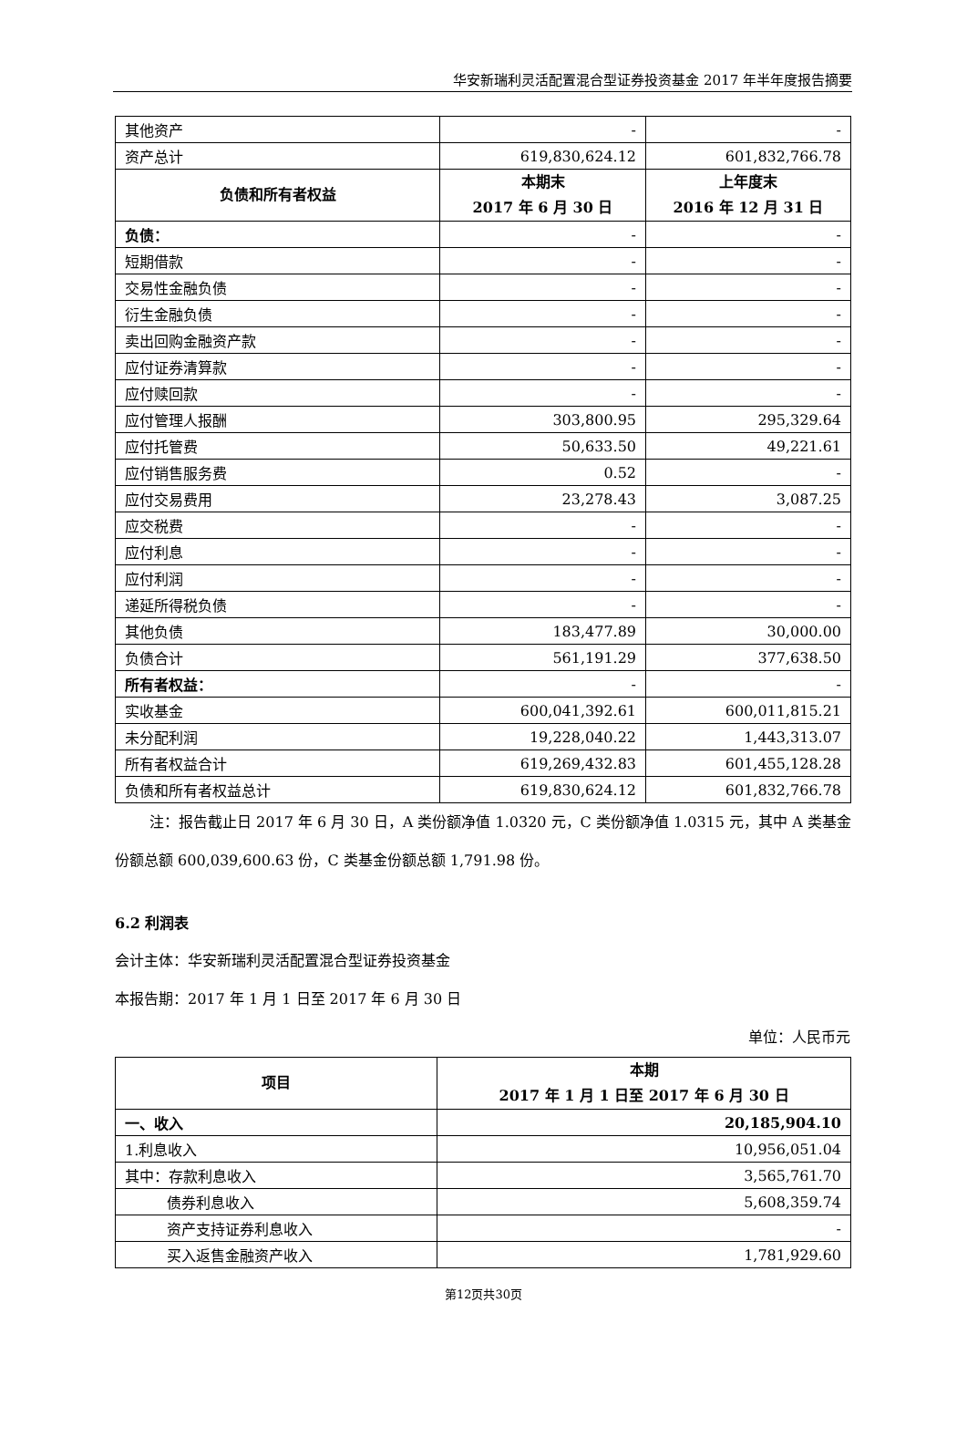华安新瑞利灵活配置混合型证券投资基金 2017 年半年度报告摘要
| 其他资产 | - | - |
| 资产总计 | 619,830,624.12 | 601,832,766.78 |
| 负债和所有者权益 | 本期末 2017 年 6 月 30 日 | 上年度末 2016 年 12 月 31 日 |
| 负债： | - | - |
| 短期借款 | - | - |
| 交易性金融负债 | - | - |
| 衍生金融负债 | - | - |
| 卖出回购金融资产款 | - | - |
| 应付证券清算款 | - | - |
| 应付赎回款 | - | - |
| 应付管理人报酬 | 303,800.95 | 295,329.64 |
| 应付托管费 | 50,633.50 | 49,221.61 |
| 应付销售服务费 | 0.52 | - |
| 应付交易费用 | 23,278.43 | 3,087.25 |
| 应交税费 | - | - |
| 应付利息 | - | - |
| 应付利润 | - | - |
| 递延所得税负债 | - | - |
| 其他负债 | 183,477.89 | 30,000.00 |
| 负债合计 | 561,191.29 | 377,638.50 |
| 所有者权益： | - | - |
| 实收基金 | 600,041,392.61 | 600,011,815.21 |
| 未分配利润 | 19,228,040.22 | 1,443,313.07 |
| 所有者权益合计 | 619,269,432.83 | 601,455,128.28 |
| 负债和所有者权益总计 | 619,830,624.12 | 601,832,766.78 |
注：报告截止日 2017 年 6 月 30 日，A 类份额净值 1.0320 元，C 类份额净值 1.0315 元，其中 A 类基金份额总额 600,039,600.63 份，C 类基金份额总额 1,791.98 份。
6.2 利润表
会计主体：华安新瑞利灵活配置混合型证券投资基金
本报告期：2017 年 1 月 1 日至 2017 年 6 月 30 日
单位：人民币元
| 项目 | 本期 2017 年 1 月 1 日至 2017 年 6 月 30 日 |
| --- | --- |
| 一、收入 | 20,185,904.10 |
| 1.利息收入 | 10,956,051.04 |
| 其中：存款利息收入 | 3,565,761.70 |
| 债券利息收入 | 5,608,359.74 |
| 资产支持证券利息收入 | - |
| 买入返售金融资产收入 | 1,781,929.60 |
第12页共30页